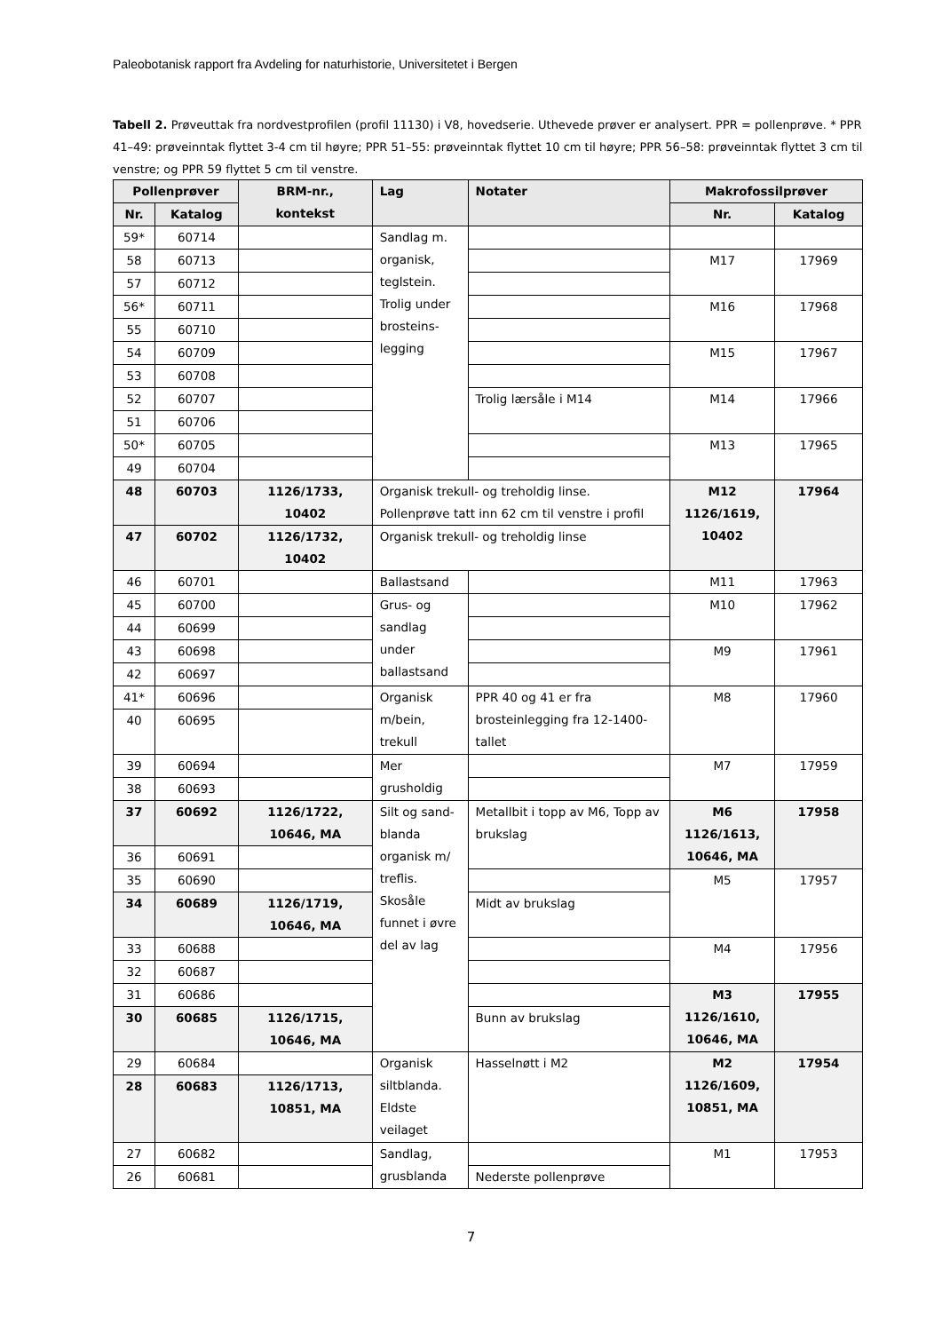Paleobotanisk rapport fra Avdeling for naturhistorie, Universitetet i Bergen
Tabell 2. Prøveuttak fra nordvestprofilen (profil 11130) i V8, hovedserie. Uthevede prøver er analysert. PPR = pollenprøve. * PPR 41–49: prøveinntak flyttet 3-4 cm til høyre; PPR 51–55: prøveinntak flyttet 10 cm til høyre; PPR 56–58: prøveinntak flyttet 3 cm til venstre; og PPR 59 flyttet 5 cm til venstre.
| Pollenprøver | | BRM-nr., kontekst | Lag | Notater | Makrofossilprøver | |
| --- | --- | --- | --- | --- | --- | --- |
| Nr. | Katalog | | | | Nr. | Katalog |
| 59* | 60714 | | Sandlag m. organisk, teglstein. Trolig under brosteins-legging | | | |
| 58 | 60713 | | | | M17 | 17969 |
| 57 | 60712 | | | | | |
| 56* | 60711 | | | | M16 | 17968 |
| 55 | 60710 | | | | | |
| 54 | 60709 | | | | M15 | 17967 |
| 53 | 60708 | | | | | |
| 52 | 60707 | | | Trolig lærsåle i M14 | M14 | 17966 |
| 51 | 60706 | | | | | |
| 50* | 60705 | | | | M13 | 17965 |
| 49 | 60704 | | | | | |
| 48 | 60703 | 1126/1733, 10402 | Organisk trekull- og treholdig linse. Pollenprøve tatt inn 62 cm til venstre i profil | | M12 1126/1619, 10402 | 17964 |
| 47 | 60702 | 1126/1732, 10402 | Organisk trekull- og treholdig linse | | | |
| 46 | 60701 | | Ballastsand | | M11 | 17963 |
| 45 | 60700 | | Grus- og sandlag under ballastsand | | M10 | 17962 |
| 44 | 60699 | | | | | |
| 43 | 60698 | | | | M9 | 17961 |
| 42 | 60697 | | | | | |
| 41* | 60696 | | Organisk m/bein, trekull | PPR 40 og 41 er fra brosteinlegging fra 12-1400-tallet | M8 | 17960 |
| 40 | 60695 | | | | | |
| 39 | 60694 | | Mer grusholdig | | M7 | 17959 |
| 38 | 60693 | | | | | |
| 37 | 60692 | 1126/1722, 10646, MA | Silt og sand-blanda organisk m/ treflis. Skosåle funnet i øvre del av lag | Metallbit i topp av M6, Topp av brukslag | M6 1126/1613, 10646, MA | 17958 |
| 36 | 60691 | | | | | |
| 35 | 60690 | | | | M5 | 17957 |
| 34 | 60689 | 1126/1719, 10646, MA | | Midt av brukslag | | |
| 33 | 60688 | | | | M4 | 17956 |
| 32 | 60687 | | | | | |
| 31 | 60686 | | | | M3 1126/1610, 10646, MA | 17955 |
| 30 | 60685 | 1126/1715, 10646, MA | | Bunn av brukslag | | |
| 29 | 60684 | | Organisk siltblanda. Eldste veilaget | Hasselnøtt i M2 | M2 1126/1609, 10851, MA | 17954 |
| 28 | 60683 | 1126/1713, 10851, MA | | | | |
| 27 | 60682 | | Sandlag, grusblanda | | M1 | 17953 |
| 26 | 60681 | | | Nederste pollenprøve | | |
7